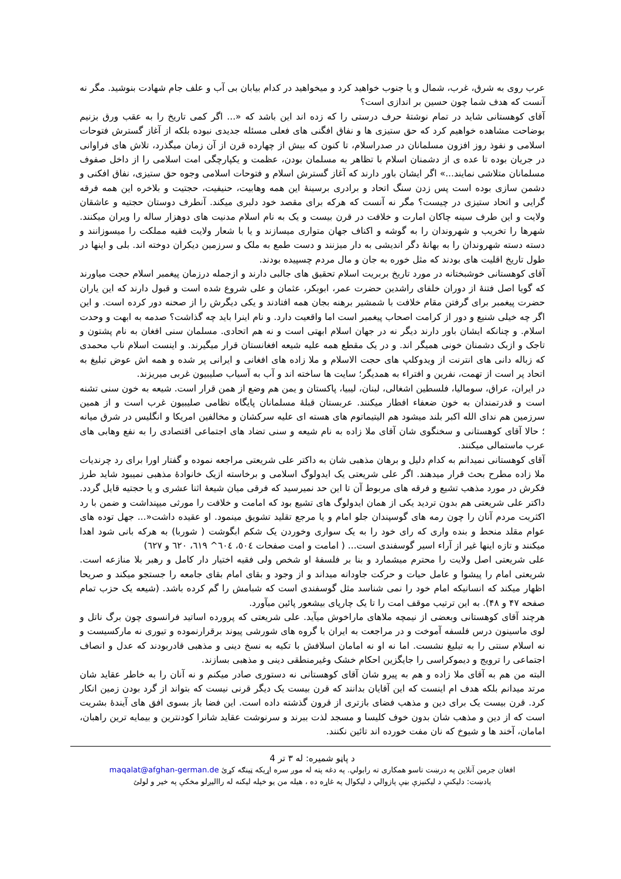عرب روی به شرق، غرب، شمال و یا جنوب خواهید کرد و میخواهید در کدام بیابان بی آب و علف جام شهادت بنوشید. مگر نه آنست که هدف شما چون حسین بر اندازی است؟
آقای کوهستانی شاید در تمام نوشتۀ حرف درستی را که زده اند این باشد که «... اگر کمی تاریخ را به عقب ورق بزنیم بوضاحت مشاهده خواهیم کرد که حق ستیزی ها و نفاق افگنی های فعلی مسئله جدیدی نبوده بلکه از آغاز گسترش فتوحات اسلامی و نفوذ روز افزون مسلمانان در صدراسلام، تا کنون که بیش از چهارده قرن از آن زمان میگذرد، تلاش های فراوانی در جریان بوده تا عده ی از دشمنان اسلام با تظاهر به مسلمان بودن، عظمت و یکپارچگی امت اسلامی را از داخل صفوف مسلمانان متلاشی نمایند...» اگر ایشان باور دارند که آغاز گسترش اسلام و فتوحات اسلامی وجوه حق ستیزی، نفاق افکنی و دشمن سازی بوده است پس زدن سنگ اتحاد و برادری برسینۀ این همه وهابیت، حنیفیت، حجتیت و بلاخره این همه فرقه گرایی و اتحاد ستیزی در چیست؟ مگر نه آنست که هرکه برای مقصد خود دلبری میکند. آنطرف دوستان حجتیه و عاشقان ولایت و این طرف سینه چاکان امارت و خلافت در قرن بیست و یک به نام اسلام مدنیت های دوهزار ساله را ویران میکنند. شهرها را تخریب و شهروندان را به گوشه و اکناف جهان متواری میسازند و یا با شعار ولایت فقیه مملکت را میسوزانند و دسته دسته شهروندان را به بهانۀ دگر اندیشی به دار میزنند و دست طمع به ملک و سرزمین دیکران دوخته اند. بلی و اینها در طول تاریخ اقلیت های بودند که مثل خوره به جان و مال مردم چسپیده بودند.
آقای کوهستانی خوشبختانه در مورد تاریخ بربریت اسلام تحقیق های جالبی دارند و ازجمله درزمان پیغمبر اسلام حجت میاورند که گویا اصل فتنۀ از دوران خلفای راشدین حضرت عمر، ابوبکر، عثمان و علی شروع شده است و قبول دارند که این یاران حضرت پیغمبر برای گرفتن مقام خلافت با شمشیر برهنه بجان همه افتادند و یکی دیگرش را از صحنه دور کرده است. و این اگر چه خیلی شنیع و دور از کرامت اصحاب پیغمبر است اما واقعیت دارد. و نام اینرا باید چه گذاشت؟ صدمه به ابهت و وحدت اسلام. و چنانکه ایشان باور دارند دیگر نه در جهان اسلام ابهتی است و نه هم اتحادی. مسلمان سنی افغان به نام پشتون و تاجک و ازبک دشمنان خونی همیگر اند. و در یک مقطع همه علیه شیعه افغانستان قرار میگیرند. و اینست اسلام ناب محمدی که زباله دانی های انترنت از ویدوکلپ های حجت الاسلام و ملا زاده های افغانی و ایرانی پر شده و همه اش عوض تبلیغ به اتحاد پر است از تهمت، نفرین و افتراء به همدیگر؛ سایت ها ساخته اند و آب به آسیاب صلیبیون غربی میریزند.
در ایران، عراق، سومالیا، فلسطین اشغالی، لبنان، لیبیا، پاکستان و یمن هم وضع از همن قرار است. شیعه به خون سنی تشنه است و قدرتمندان به خون ضعفاء افطار میکنند. عربستان قبلۀ مسلمانان پایگاه نظامی صلیبیون غرب است و از همین سرزمین هم ندای الله اکبر بلند میشود هم الیتیماتوم های هسته ای علیه سرکشان و مخالفین امریکا و انگلیس در شرق میانه ؛ حالا آقای کوهستانی و سخنگوی شان آقای ملا زاده به نام شیعه و سنی تضاد های اجتماعی اقتصادی را به نفع وهابی های عرب ماستمالی میکنند.
آقای کوهستانی نمیدانم به کدام دلیل و برهان مذهبی شان به داکتر علی شریعتی مراجعه نموده و گفتار اورا برای رد چرندیات ملا زاده مطرح بحث قرار میدهند. اگر علی شریعتی یک ایدولوگ اسلامی و برخاسته ازیک خانوادۀ مذهبی نمیبود شاید طرز فکرش در مورد مذهب تشیع و فرقه های مربوط آن تا این حد نمیرسید که فرقی میان شیعۀ اثنا عشری و یا حجتیه قایل گردد. داکتر علی شریعتی هم بدون تردید یکی از همان ایدولوگ های تشیع بود که امامت و خلافت را مورثی میپنداشت و ضمن با رد اکثریت مردم آنان را چون رمه های گوسپندان جلو امام و یا مرجع تقلید تشویق مینمود. او عقیده داشت«... جهل توده های عوام مقلد منحط و بنده واری که رای خود را به یک سواری وخوردن یک شکم ابگوشت ( شوربا) به هرکه بانی شود اهدا میکنند و تازه اینها غیر از آراء اسیر گوسفندی است... ( امامت و امت صفحات ٥٠٤، ٦٠٤^ ٦١٩، ٦٢٠ و ٦٢٧)
علی شریعتی اصل ولایت را محترم میشمارد و بنا بر فلسفۀ او شخص ولی فقیه اختیار دار کامل و رهبر بلا منازعه است. شریعتی امام را پیشوا و عامل حیات و حرکت جاودانه میداند و از وجود و بقای امام بقای جامعه را جستجو میکند و صریحا اظهار میکند که انسانیکه امام خود را نمی شناسد مثل گوسفندی است که شبامش را گم کرده باشد. (شیعه یک حزب تمام صفحه ۴۷ و ۴۸). به این ترتیب موقف امت را تا یک چارپای بیشعور پائین میآورد.
هرچند آقای کوهستانی وبعضی از نیمچه ملاهای ماراخوش میآید. علی شریعتی که پرورده اساتید فرانسوی چون برگ ناتل و لوی ماسینون درس فلسفه آموخت و در مراجعت به ایران با گروه های شورشی پیوند برقرارنموده و تیوری نه مارکسیست و نه اسلام سنتی را به تبلیغ نشست. اما نه او نه امامان اسلافش با تکیه به نسخ دینی و مذهبی قادربودند که عدل و انصاف اجتماعی را ترویج و دیموکراسی را جایگزین احکام خشک وغیرمنطقی دینی و مذهبی بسازند.
البته من هم به آقای ملا زاده و هم به پیرو شان آقای کوهستانی نه دستوری صادر میکنم و نه آنان را به خاطر عقاید شان مرتد میدانم بلکه هدف ام اینست که این آقایان بدانند که قرن بیست یک دیگر قرنی نیست که بتواند از گرد بودن زمین انکار کرد. قرن بیست یک برای دین و مذهب فضای بازتری از قرون گذشته داده است. این فضا باز بسوی افق های آیندۀ بشریت است که از دین و مذهب شان بدون خوف کلیسا و مسجد لذت ببرند و سرنوشت عقاید شانرا کودنترین و بیمایه ترین راهبان، امامان، آخند ها و شیوخ که نان مفت خورده اند تائین نکنند.
د پاڼو شمیره: له ۳ تر 4
افغان جرمن آنلاین په درښت تاسو همکاری ته رابولي. په دغه پته له موږ سره اړيکه ټينګه کړئ maqalat@afghan-german.de
یادښت: دلیکنې د لیکنيزې بڼې پازوالي د لیکوال په غاړه ده ، هیله من یو خپله لیکنه له راالیږلو مخکې په خیر و لولئ